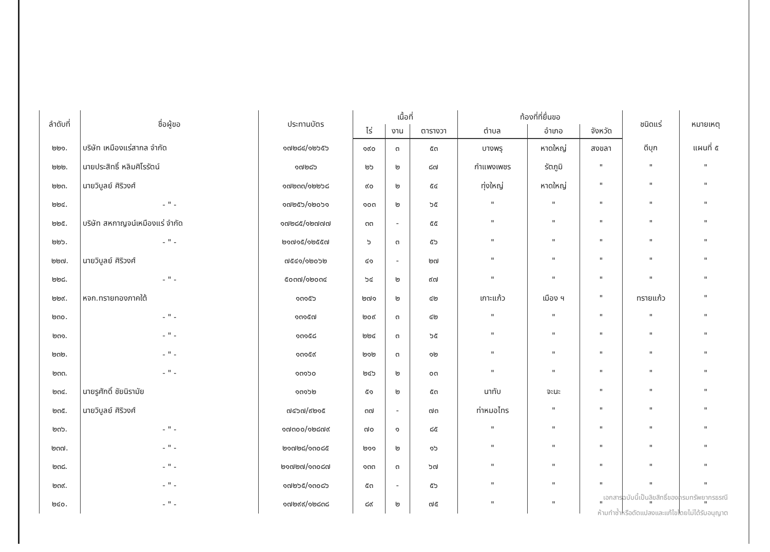| ลำดับที่ | ชื่อผู้ขอ | ประทานบัตร | เนื้อที่ | | | ท้องที่ที่ยื่นขอ | | | ชนิดแร่ | หมายเหตุ |
| --- | --- | --- | --- | --- | --- | --- | --- | --- | --- | --- |
| | | | ไร่ | งาน | ตารางวา | ตำบล | อำเภอ | จังหวัด | | |
| ๒๒๑. | บริษัท เหมืองแร่สากล จำกัด | ๑๗๒๘๔/๑๒๖๕๖ | ๑๙๐ | ๓ | ๕๓ | บางพรุ | หาดใหญ่ | สงขลา | ดีบุก | แผนที่ ๕ |
| ๒๒๒. | นายประสิทธิ์ หลิมศิโรรัตน์ | ๑๗๒๘๖ | ๒๖ | ๒ | ๘๗ | กำแพงเพชร | รัตภูมิ | " | " | " |
| ๒๒๓. | นายวิบูลย์ ศิริวงศ์ | ๑๗๒๓๓/๑๒๒๖๘ | ๙๐ | ๒ | ๕๔ | ทุ่งใหญ่ | หาดใหญ่ | " | " | " |
| ๒๒๔. | - " - | ๑๗๒๕๖/๑๒๐๖๑ | ๑๐๓ | ๒ | ๖๕ | " | " | " | " | " |
| ๒๒๕. | บริษัท สหกาญจน์เหมืองแร่ จำกัด | ๑๗๒๘๕/๑๒๗๗๗ | ๓๓ | - | ๕๕ | " | " | " | " | " |
| ๒๒๖. | - " - | ๒๑๗๑๕/๑๒๕๕๗ | ๖ | ๓ | ๕๖ | " | " | " | " | " |
| ๒๒๗. | นายวิบูลย์ ศิริวงศ์ | ๗๕๔๑/๑๒๐๖๒ | ๔๑ | - | ๒๗ | " | " | " | " | " |
| ๒๒๘. | - " - | ๕๐๓๗/๑๒๐๓๔ | ๖๔ | ๒ | ๙๗ | " | " | " | " | " |
| ๒๒๙. | หจก.ทรายทองภาคใต้ | ๑๓๑๕๖ | ๒๗๑ | ๒ | ๔๒ | เกาะแก้ว | เมือง ฯ | " | ทรายแก้ว | " |
| ๒๓๐. | - " - | ๑๓๑๕๗ | ๒๐๙ | ๓ | ๔๒ | " | " | " | " | " |
| ๒๓๑. | - " - | ๑๓๑๕๘ | ๒๒๔ | ๓ | ๖๕ | " | " | " | " | " |
| ๒๓๒. | - " - | ๑๓๑๕๙ | ๒๑๒ | ๓ | ๑๒ | " | " | " | " | " |
| ๒๓๓. | - " - | ๑๓๑๖๐ | ๒๔๖ | ๒ | ๐๓ | " | " | " | " | " |
| ๒๓๔. | นายรูศักดิ์ ชัยนิรามัย | ๑๓๑๖๒ | ๕๑ | ๒ | ๕๓ | นาทับ | จะนะ | " | " | " |
| ๒๓๕. | นายวิบูลย์ ศิริวงศ์ | ๗๔๖๗/๙๒๑๕ | ๓๗ | - | ๗๓ | ท่าหมอไทร | " | " | " | " |
| ๒๓๖. | - " - | ๑๗๓๐๐/๑๒๘๗๙ | ๗๐ | ๑ | ๘๕ | " | " | " | " | " |
| ๒๓๗. | - " - | ๒๑๗๒๘/๑๓๐๘๕ | ๒๑๑ | ๒ | ๑๖ | " | " | " | " | " |
| ๒๓๘. | - " - | ๒๑๗๒๗/๑๓๐๘๗ | ๑๓๓ | ๓ | ๖๗ | " | " | " | " | " |
| ๒๓๙. | - " - | ๑๗๒๖๕/๑๓๐๘๖ | ๕๓ | - | ๕๖ | " | " | " | " | " |
| ๒๔๐. | - " - | ๑๗๒๙๙/๑๒๘๓๘ | ๘๙ | ๒ | ๗๕ | " | " | " | " | " |
เอกสารฉบับนี้เป็นลิขสิทธิ์ของกรมทรัพยากรธรณี
ห้ามทำซ้ำหรือดัดแปลงและแก้ไขโดยไม่ได้รับอนุญาต